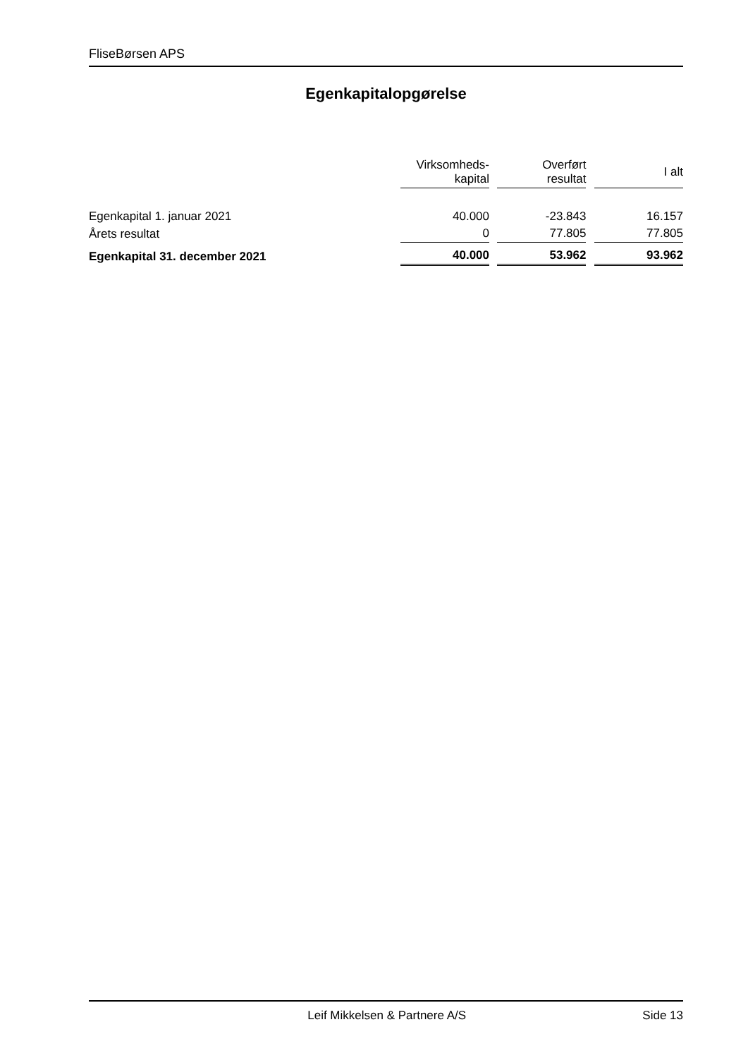FliseBørsen APS
Egenkapitalopgørelse
| | Virksomheds- kapital | | Overført resultat | | I alt |
| --- | --- | --- | --- | --- | --- |
| Egenkapital 1. januar 2021 | 40.000 | | -23.843 | | 16.157 |
| Årets resultat | 0 | | 77.805 | | 77.805 |
| Egenkapital 31. december 2021 | 40.000 | | 53.962 | | 93.962 |
Leif Mikkelsen & Partnere A/S Side 13